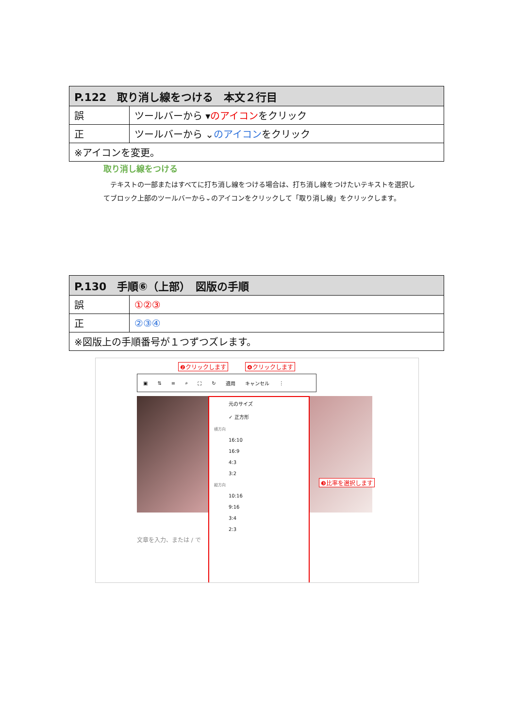| P.122 取り消し線をつける 本文２行目 | |
| --- | --- |
| 誤 | ツールバーから ▾ のアイコン をクリック |
| 正 | ツールバーから ⌄ のアイコン をクリック |
| ※アイコンを変更。 | |
取り消し線をつける
　テキストの一部またはすべてに打ち消し線をつける場合は、打ち消し線をつけたいテキストを選択してブロック上部のツールバーから⌄のアイコンをクリックして「取り消し線」をクリックします。
| P.130 手順⑥（上部） 図版の手順 | |
| --- | --- |
| 誤 | ①②③ |
| 正 | ②③④ |
| ※図版上の手順番号が１つずつズレます。 | |
▣ ⇅ ≡ ⌕ ⛶ ↻ 適用 キャンセル ⋮
❷クリックします ❹クリックします
元のサイズ
✓ 正方形
横方向
16:10
16:9
4:3
3:2
縦方向
10:16
9:16
3:4
2:3
❸比率を選択します
文章を入力、または / で